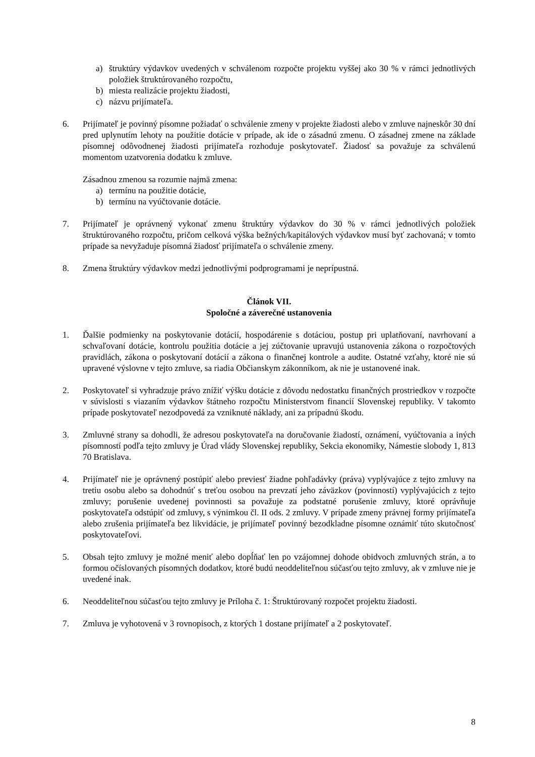a) štruktúry výdavkov uvedených v schválenom rozpočte projektu vyššej ako 30 % v rámci jednotlivých položiek štruktúrovaného rozpočtu,
b) miesta realizácie projektu žiadosti,
c) názvu prijímateľa.
6. Prijímateľ je povinný písomne požiadať o schválenie zmeny v projekte žiadosti alebo v zmluve najneskôr 30 dní pred uplynutím lehoty na použitie dotácie v prípade, ak ide o zásadnú zmenu. O zásadnej zmene na základe písomnej odôvodnenej žiadosti prijímateľa rozhoduje poskytovateľ. Žiadosť sa považuje za schválenú momentom uzatvorenia dodatku k zmluve.
Zásadnou zmenou sa rozumie najmä zmena:
a) termínu na použitie dotácie,
b) termínu na vyúčtovanie dotácie.
7. Prijímateľ je oprávnený vykonať zmenu štruktúry výdavkov do 30 % v rámci jednotlivých položiek štruktúrovaného rozpočtu, pričom celková výška bežných/kapitálových výdavkov musí byť zachovaná; v tomto prípade sa nevyžaduje písomná žiadosť prijímateľa o schválenie zmeny.
8. Zmena štruktúry výdavkov medzi jednotlivými podprogramami je neprípustná.
Článok VII.
Spoločné a záverečné ustanovenia
1. Ďalšie podmienky na poskytovanie dotácií, hospodárenie s dotáciou, postup pri uplatňovaní, navrhovaní a schvaľovaní dotácie, kontrolu použitia dotácie a jej zúčtovanie upravujú ustanovenia zákona o rozpočtových pravidlách, zákona o poskytovaní dotácií a zákona o finančnej kontrole a audite. Ostatné vzťahy, ktoré nie sú upravené výslovne v tejto zmluve, sa riadia Občianskym zákonníkom, ak nie je ustanovené inak.
2. Poskytovateľ si vyhradzuje právo znížiť výšku dotácie z dôvodu nedostatku finančných prostriedkov v rozpočte v súvislosti s viazaním výdavkov štátneho rozpočtu Ministerstvom financií Slovenskej republiky. V takomto prípade poskytovateľ nezodpovedá za vzniknuté náklady, ani za prípadnú škodu.
3. Zmluvné strany sa dohodli, že adresou poskytovateľa na doručovanie žiadostí, oznámení, vyúčtovania a iných písomností podľa tejto zmluvy je Úrad vlády Slovenskej republiky, Sekcia ekonomiky, Námestie slobody 1, 813 70 Bratislava.
4. Prijímateľ nie je oprávnený postúpiť alebo previesť žiadne pohľadávky (práva) vyplývajúce z tejto zmluvy na tretiu osobu alebo sa dohodnúť s treťou osobou na prevzatí jeho záväzkov (povinností) vyplývajúcich z tejto zmluvy; porušenie uvedenej povinnosti sa považuje za podstatné porušenie zmluvy, ktoré oprávňuje poskytovateľa odstúpiť od zmluvy, s výnimkou čl. II ods. 2 zmluvy. V prípade zmeny právnej formy prijímateľa alebo zrušenia prijímateľa bez likvidácie, je prijímateľ povinný bezodkladne písomne oznámiť túto skutočnosť poskytovateľovi.
5. Obsah tejto zmluvy je možné meniť alebo dopĺňať len po vzájomnej dohode obidvoch zmluvných strán, a to formou očíslovaných písomných dodatkov, ktoré budú neoddeliteľnou súčasťou tejto zmluvy, ak v zmluve nie je uvedené inak.
6. Neoddeliteľnou súčasťou tejto zmluvy je Príloha č. 1: Štruktúrovaný rozpočet projektu žiadosti.
7. Zmluva je vyhotovená v 3 rovnopisoch, z ktorých 1 dostane prijímateľ a 2 poskytovateľ.
8